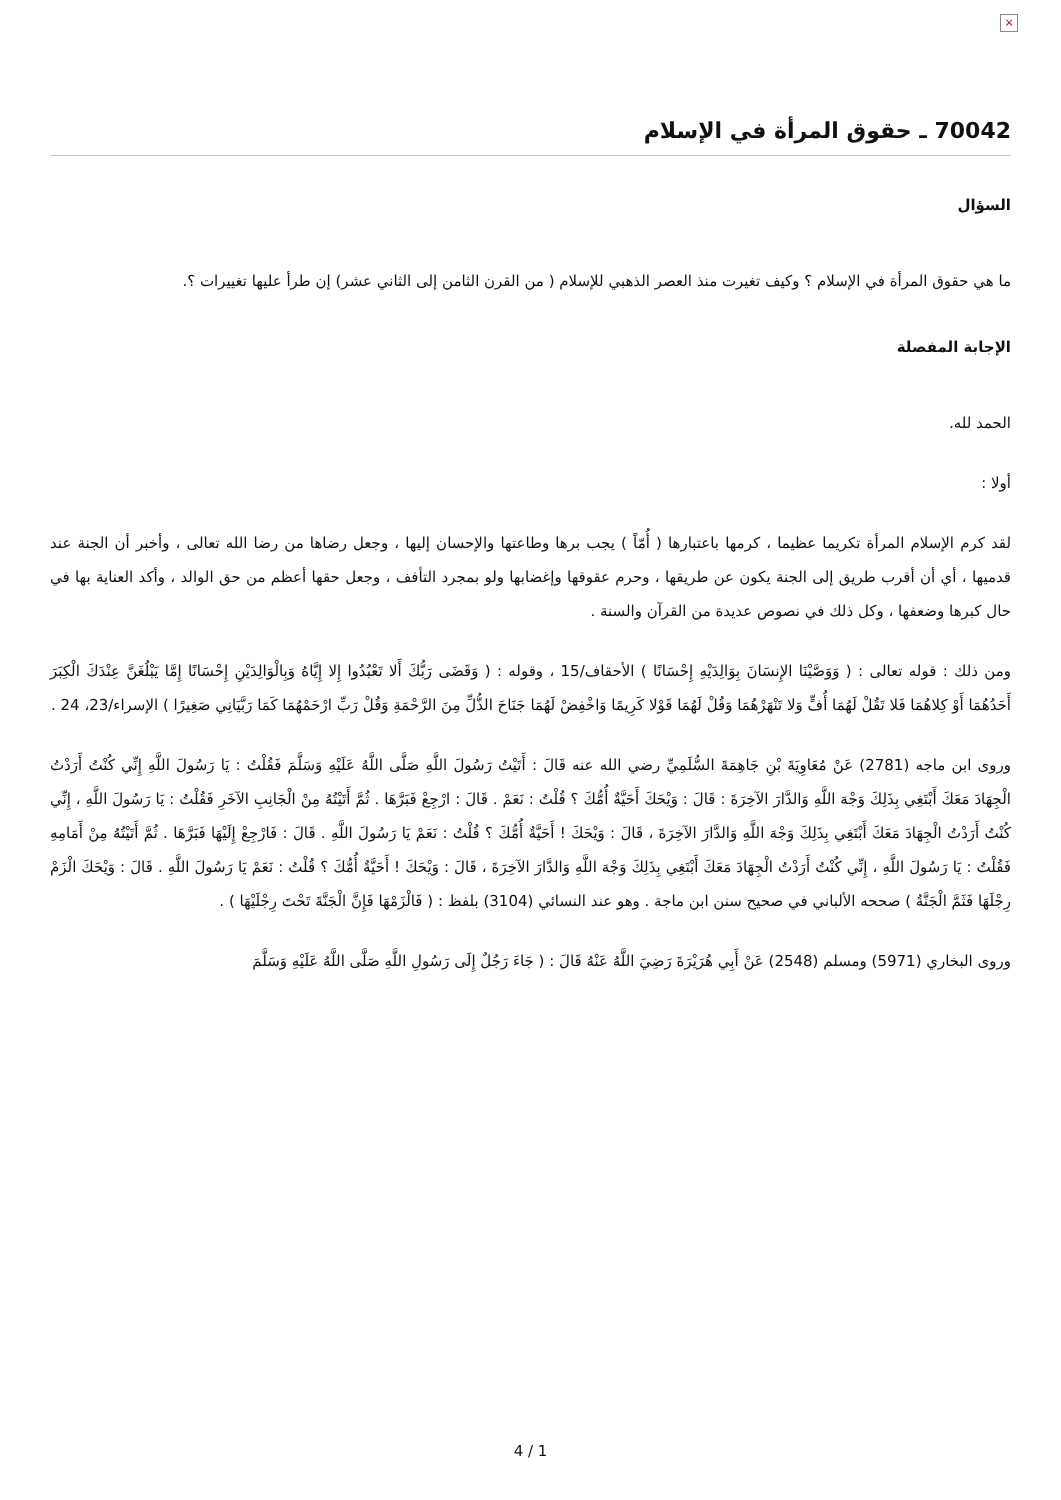×
70042 ـ حقوق المرأة في الإسلام
السؤال
ما هي حقوق المرأة في الإسلام ؟ وكيف تغيرت منذ العصر الذهبي للإسلام ( من القرن الثامن إلى الثاني عشر) إن طرأ عليها تغييرات ؟.
الإجابة المفصلة
الحمد لله.
أولا :
لقد كرم الإسلام المرأة تكريما عظيما ، كرمها باعتبارها ( أُمّاً ) يجب برها وطاعتها والإحسان إليها ، وجعل رضاها من رضا الله تعالى ، وأخبر أن الجنة عند قدميها ، أي أن أقرب طريق إلى الجنة يكون عن طريقها ، وحرم عقوقها وإغضابها ولو بمجرد التأفف ، وجعل حقها أعظم من حق الوالد ، وأكد العناية بها في حال كبرها وضعفها ، وكل ذلك في نصوص عديدة من القرآن والسنة .
ومن ذلك : قوله تعالى : ( وَوَصَّيْنَا الإِنسَانَ بِوَالِدَيْهِ إِحْسَانًا ) الأحقاف/15 ، وقوله : ( وَقَضَى رَبُّكَ أَلا تَعْبُدُوا إِلا إِيَّاهُ وَبِالْوَالِدَيْنِ إِحْسَانًا إِمَّا يَبْلُغَنَّ عِنْدَكَ الْكِبَرَ أَحَدُهُمَا أَوْ كِلاهُمَا فَلا تَقُلْ لَهُمَا أُفٍّ وَلا تَنْهَرْهُمَا وَقُلْ لَهُمَا قَوْلا كَرِيمًا وَاخْفِضْ لَهُمَا جَنَاحَ الذُّلِّ مِنَ الرَّحْمَةِ وَقُلْ رَبِّ ارْحَمْهُمَا كَمَا رَبَّيَانِي صَغِيرًا ) الإسراء/23، 24 .
وروى ابن ماجه (2781) عَنْ مُعَاوِيَةَ بْنِ جَاهِمَةَ السُّلَمِيِّ رضي الله عنه قَالَ : أَتَيْتُ رَسُولَ اللَّهِ صَلَّى اللَّهُ عَلَيْهِ وَسَلَّمَ فَقُلْتُ : يَا رَسُولَ اللَّهِ إِنِّي كُنْتُ أَرَدْتُ الْجِهَادَ مَعَكَ أَبْتَغِي بِذَلِكَ وَجْهَ اللَّهِ وَالدَّارَ الآخِرَةَ : قَالَ : وَيْحَكَ أَحَيَّةٌ أُمُّكَ ؟ قُلْتُ : نَعَمْ . قَالَ : ارْجِعْ فَبَرَّهَا . ثُمَّ أَتَيْتُهُ مِنْ الْجَانِبِ الآخَرِ فَقُلْتُ : يَا رَسُولَ اللَّهِ ، إِنِّي كُنْتُ أَرَدْتُ الْجِهَادَ مَعَكَ أَبْتَغِي بِذَلِكَ وَجْهَ اللَّهِ وَالدَّارَ الآخِرَةَ ، قَالَ : وَيْحَكَ ! أَحَيَّةٌ أُمُّكَ ؟ قُلْتُ : نَعَمْ يَا رَسُولَ اللَّهِ . قَالَ : فَارْجِعْ إِلَيْهَا فَبَرَّهَا . ثُمَّ أَتَيْتُهُ مِنْ أَمَامِهِ فَقُلْتُ : يَا رَسُولَ اللَّهِ ، إِنِّي كُنْتُ أَرَدْتُ الْجِهَادَ مَعَكَ أَبْتَغِي بِذَلِكَ وَجْهَ اللَّهِ وَالدَّارَ الآخِرَةَ ، قَالَ : وَيْحَكَ ! أَحَيَّةٌ أُمُّكَ ؟ قُلْتُ : نَعَمْ يَا رَسُولَ اللَّهِ . قَالَ : وَيْحَكَ الْزَمْ رِجْلَهَا فَثَمَّ الْجَنَّةُ ) صححه الألباني في صحيح سنن ابن ماجة . وهو عند النسائي (3104) بلفظ : ( فَالْزَمْهَا فَإِنَّ الْجَنَّةَ تَحْتَ رِجْلَيْهَا ) .
وروى البخاري (5971) ومسلم (2548) عَنْ أَبِي هُرَيْرَةَ رَضِيَ اللَّهُ عَنْهُ قَالَ : ( جَاءَ رَجُلٌ إِلَى رَسُولِ اللَّهِ صَلَّى اللَّهُ عَلَيْهِ وَسَلَّمَ
4 / 1